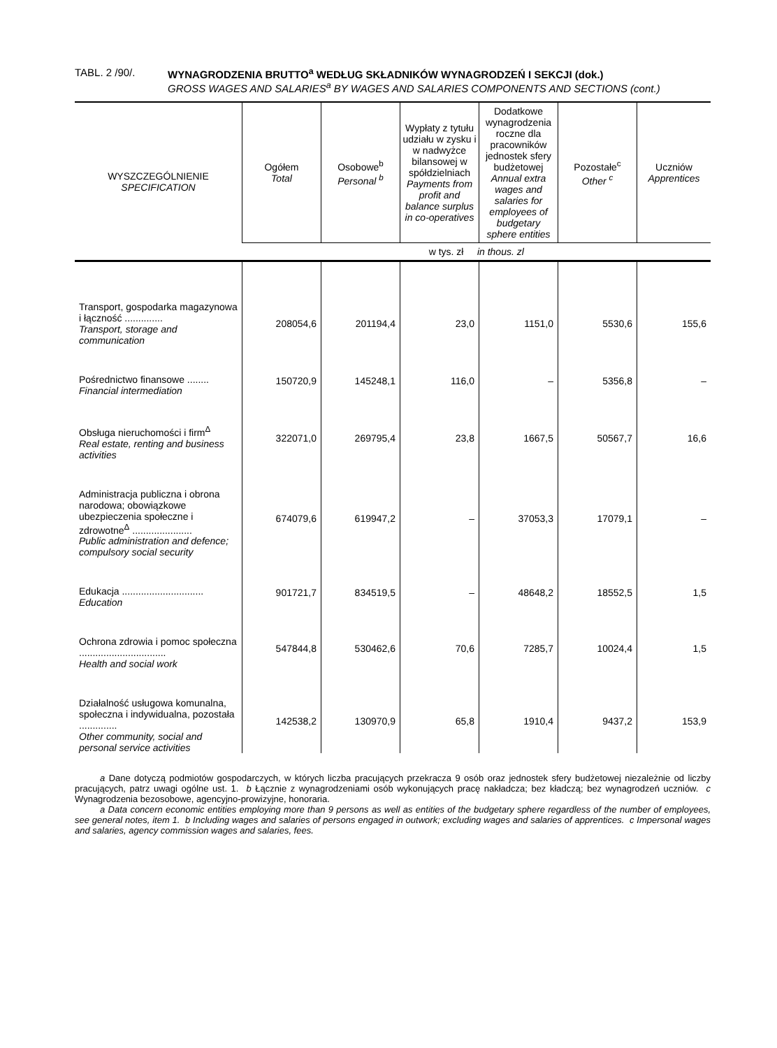TABL. 2 /90/. WYNAGRODZENIA BRUTTO<sup>a</sup> WEDŁUG SKŁADNIKÓW WYNAGRODZEŃ I SEKCJI (dok.)
GROSS WAGES AND SALARIES<sup>a</sup> BY WAGES AND SALARIES COMPONENTS AND SECTIONS (cont.)
| WYSZCZEGÓLNIENIE SPECIFICATION | Ogółem Total | Osobowe<sup>b</sup> Personal <sup>b</sup> | Wypłaty z tytułu udziału w zysku i w nadwyżce bilansowej w spółdzielniach Payments from profit and balance surplus in co-operatives | Dodatkowe wynagrodzenia roczne dla pracowników jednostek sfery budżetowej Annual extra wages and salaries for employees of budgetary sphere entities | Pozostałe<sup>c</sup> Other <sup>c</sup> | Uczniów Apprentices |
| --- | --- | --- | --- | --- | --- | --- |
| | w tys. zł in thous. zl | | | | | |
| Transport, gospodarka magazynowa i łączność .............. Transport, storage and communication | 208054,6 | 201194,4 | 23,0 | 1151,0 | 5530,6 | 155,6 |
| Pośrednictwo finansowe ........ Financial intermediation | 150720,9 | 145248,1 | 116,0 | – | 5356,8 | – |
| Obsługa nieruchomości i firm<sup>Δ</sup> Real estate, renting and business activities | 322071,0 | 269795,4 | 23,8 | 1667,5 | 50567,7 | 16,6 |
| Administracja publiczna i obrona narodowa; obowiązkowe ubezpieczenia społeczne i zdrowotne<sup>Δ</sup> ...................... Public administration and defence; compulsory social security | 674079,6 | 619947,2 | – | 37053,3 | 17079,1 | – |
| Edukacja .............................. Education | 901721,7 | 834519,5 | – | 48648,2 | 18552,5 | 1,5 |
| Ochrona zdrowia i pomoc społeczna ................................ Health and social work | 547844,8 | 530462,6 | 70,6 | 7285,7 | 10024,4 | 1,5 |
| Działalność usługowa komunalna, społeczna i indywidualna, pozostała .............. Other community, social and personal service activities | 142538,2 | 130970,9 | 65,8 | 1910,4 | 9437,2 | 153,9 |
a Dane dotyczą podmiotów gospodarczych, w których liczba pracujących przekracza 9 osób oraz jednostek sfery budżetowej niezależnie od liczby pracujących, patrz uwagi ogólne ust. 1. b Łącznie z wynagrodzeniami osób wykonujących pracę nakładcza; bez kładczą; bez wynagrodzeń uczniów. c Wynagrodzenia bezosobowe, agencyjno-prowizyjne, honoraria.
a Data concern economic entities employing more than 9 persons as well as entities of the budgetary sphere regardless of the number of employees, see general notes, item 1. b Including wages and salaries of persons engaged in outwork; excluding wages and salaries of apprentices. c Impersonal wages and salaries, agency commission wages and salaries, fees.